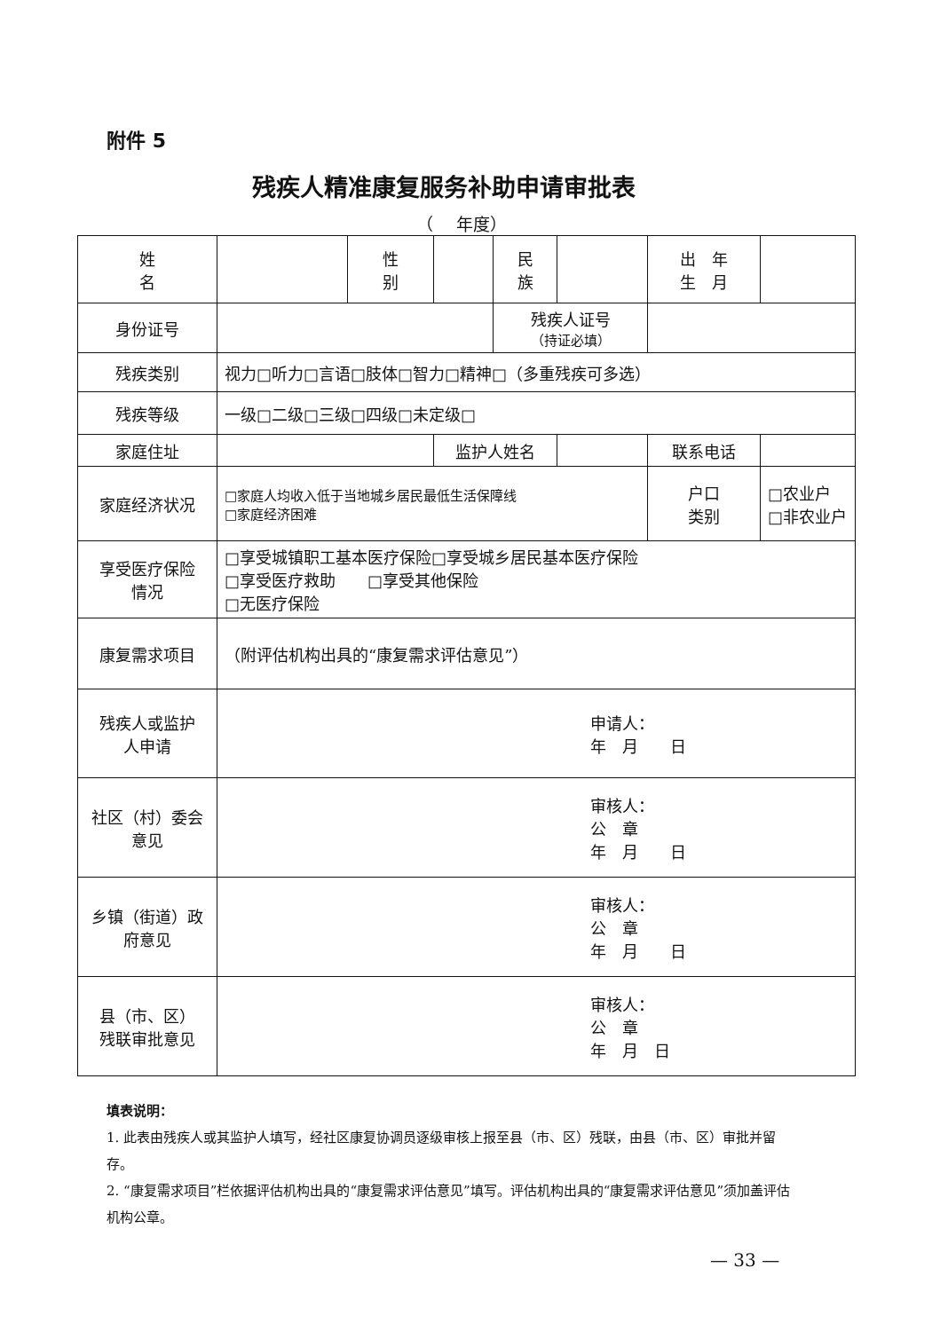附件 5
残疾人精准康复服务补助申请审批表
（　 年度）
| 姓 名 | | 性 别 | | 民 族 | | 出 年 生 月 | |
| 身份证号 | | | | 残疾人证号 （持证必填） | | | |
| 残疾类别 | 视力□听力□言语□肢体□智力□精神□（多重残疾可多选） | | | | | | |
| 残疾等级 | 一级□二级□三级□四级□未定级□ | | | | | | |
| 家庭住址 | | | 监护人姓名 | | | 联系电话 | |
| 家庭经济状况 | □家庭人均收入低于当地城乡居民最低生活保障线 □家庭经济困难 | | | | | 户口 类别 | □农业户 □非农业户 |
| 享受医疗保险 情况 | □享受城镇职工基本医疗保险□享受城乡居民基本医疗保险 □享受医疗救助 □享受其他保险 □无医疗保险 | | | | | | |
| 康复需求项目 | （附评估机构出具的“康复需求评估意见”） | | | | | | |
| 残疾人或监护 人申请 | 申请人： 年 月 日 | | | | | | |
| 社区（村）委会 意见 | 审核人： 公 章 年 月 日 | | | | | | |
| 乡镇（街道）政 府意见 | 审核人： 公 章 年 月 日 | | | | | | |
| 县（市、区） 残联审批意见 | 审核人： 公 章 年 月 日 | | | | | | |
填表说明：
1. 此表由残疾人或其监护人填写，经社区康复协调员逐级审核上报至县（市、区）残联，由县（市、区）审批并留存。
2. “康复需求项目”栏依据评估机构出具的“康复需求评估意见”填写。评估机构出具的“康复需求评估意见”须加盖评估机构公章。
— 33 —